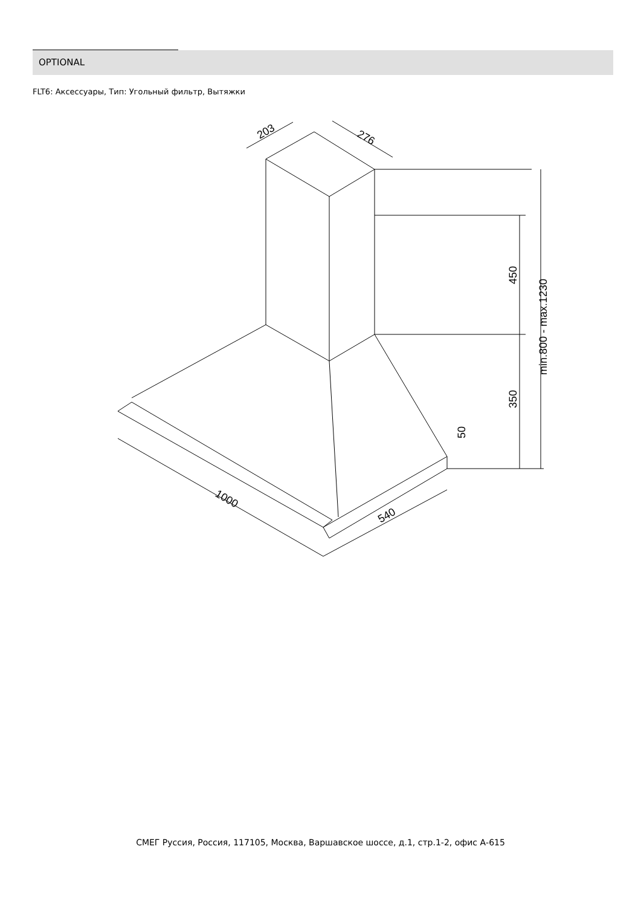OPTIONAL
FLT6: Аксессуары, Тип: Угольный фильтр, Вытяжки
203
276
450
min.800 - max.1230
350
50
1000
540
СМЕГ Руссия, Россия, 117105, Москва, Варшавское шоссе, д.1, стр.1-2, офис А-615